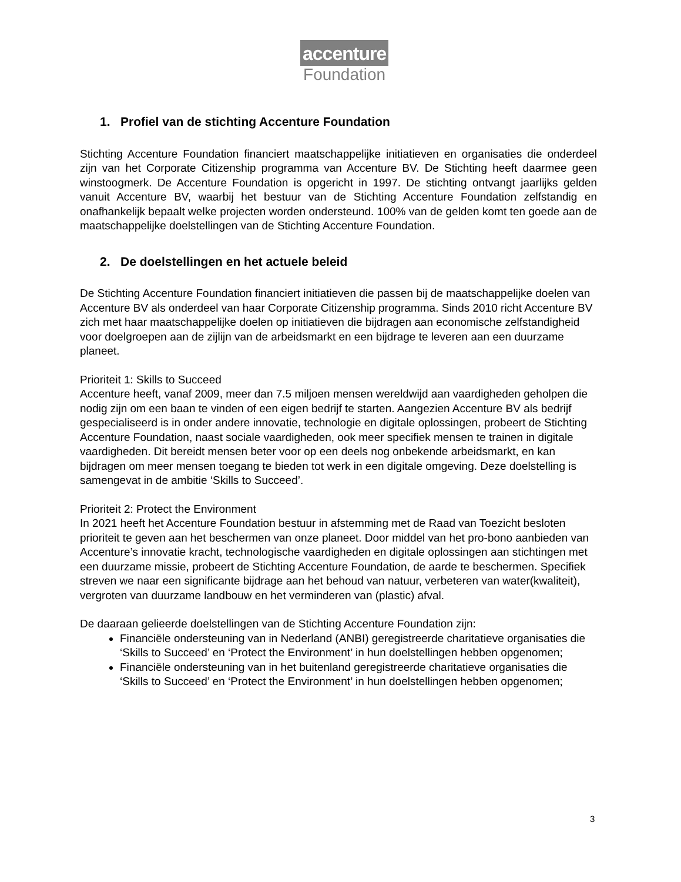accenture
Foundation
1. Profiel van de stichting Accenture Foundation
Stichting Accenture Foundation financiert maatschappelijke initiatieven en organisaties die onderdeel zijn van het Corporate Citizenship programma van Accenture BV. De Stichting heeft daarmee geen winstoogmerk. De Accenture Foundation is opgericht in 1997. De stichting ontvangt jaarlijks gelden vanuit Accenture BV, waarbij het bestuur van de Stichting Accenture Foundation zelfstandig en onafhankelijk bepaalt welke projecten worden ondersteund. 100% van de gelden komt ten goede aan de maatschappelijke doelstellingen van de Stichting Accenture Foundation.
2. De doelstellingen en het actuele beleid
De Stichting Accenture Foundation financiert initiatieven die passen bij de maatschappelijke doelen van Accenture BV als onderdeel van haar Corporate Citizenship programma. Sinds 2010 richt Accenture BV zich met haar maatschappelijke doelen op initiatieven die bijdragen aan economische zelfstandigheid voor doelgroepen aan de zijlijn van de arbeidsmarkt en een bijdrage te leveren aan een duurzame planeet.
Prioriteit 1: Skills to Succeed
Accenture heeft, vanaf 2009, meer dan 7.5 miljoen mensen wereldwijd aan vaardigheden geholpen die nodig zijn om een baan te vinden of een eigen bedrijf te starten. Aangezien Accenture BV als bedrijf gespecialiseerd is in onder andere innovatie, technologie en digitale oplossingen, probeert de Stichting Accenture Foundation, naast sociale vaardigheden, ook meer specifiek mensen te trainen in digitale vaardigheden. Dit bereidt mensen beter voor op een deels nog onbekende arbeidsmarkt, en kan bijdragen om meer mensen toegang te bieden tot werk in een digitale omgeving. Deze doelstelling is samengevat in de ambitie ‘Skills to Succeed’.
Prioriteit 2: Protect the Environment
In 2021 heeft het Accenture Foundation bestuur in afstemming met de Raad van Toezicht besloten prioriteit te geven aan het beschermen van onze planeet. Door middel van het pro-bono aanbieden van Accenture’s innovatie kracht, technologische vaardigheden en digitale oplossingen aan stichtingen met een duurzame missie, probeert de Stichting Accenture Foundation, de aarde te beschermen. Specifiek streven we naar een significante bijdrage aan het behoud van natuur, verbeteren van water(kwaliteit), vergroten van duurzame landbouw en het verminderen van (plastic) afval.
De daaraan gelieerde doelstellingen van de Stichting Accenture Foundation zijn:
Financiële ondersteuning van in Nederland (ANBI) geregistreerde charitatieve organisaties die ‘Skills to Succeed’ en ‘Protect the Environment’ in hun doelstellingen hebben opgenomen;
Financiële ondersteuning van in het buitenland geregistreerde charitatieve organisaties die ‘Skills to Succeed’ en ‘Protect the Environment’ in hun doelstellingen hebben opgenomen;
3